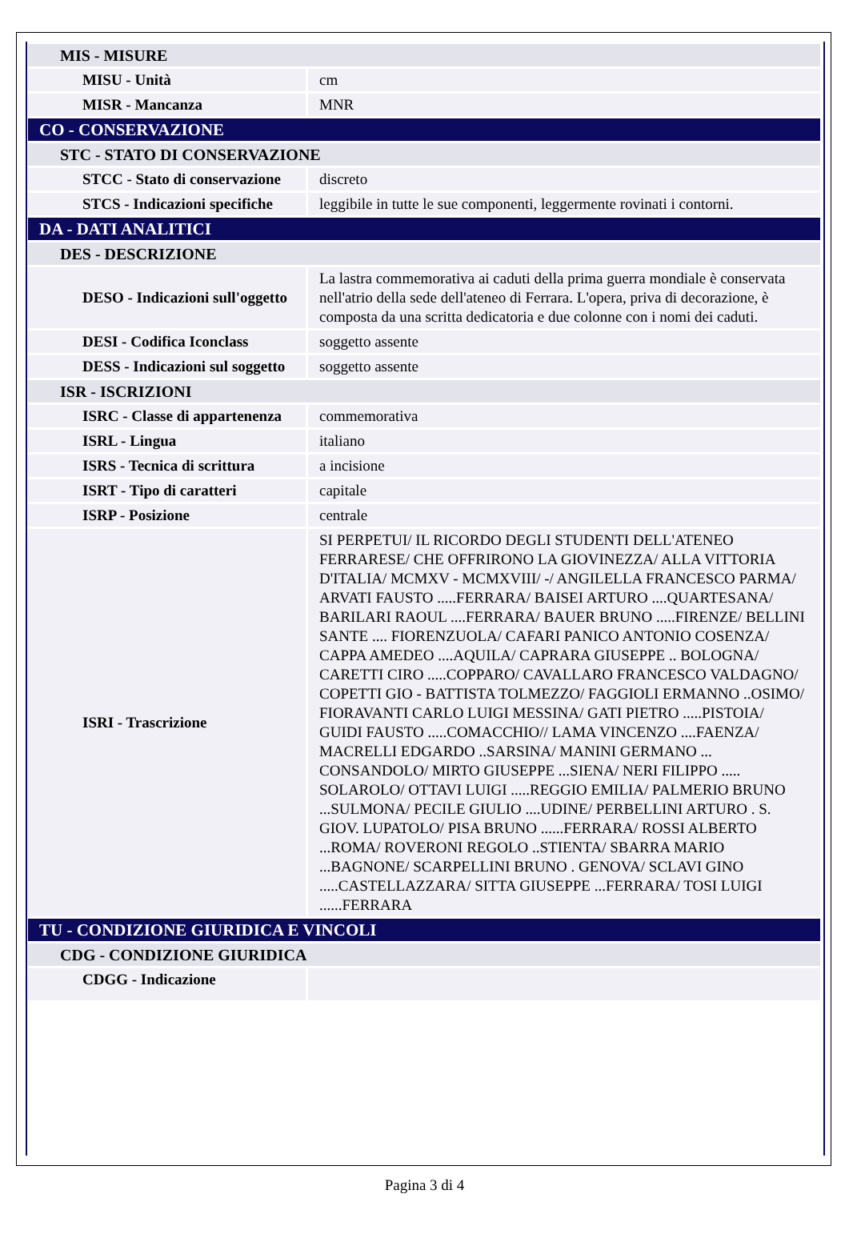| MIS - MISURE | |
| MISU - Unità | cm |
| MISR - Mancanza | MNR |
| CO - CONSERVAZIONE | |
| STC - STATO DI CONSERVAZIONE | |
| STCC - Stato di conservazione | discreto |
| STCS - Indicazioni specifiche | leggibile in tutte le sue componenti, leggermente rovinati i contorni. |
| DA - DATI ANALITICI | |
| DES - DESCRIZIONE | |
| DESO - Indicazioni sull'oggetto | La lastra commemorativa ai caduti della prima guerra mondiale è conservata nell'atrio della sede dell'ateneo di Ferrara. L'opera, priva di decorazione, è composta da una scritta dedicatoria e due colonne con i nomi dei caduti. |
| DESI - Codifica Iconclass | soggetto assente |
| DESS - Indicazioni sul soggetto | soggetto assente |
| ISR - ISCRIZIONI | |
| ISRC - Classe di appartenenza | commemorativa |
| ISRL - Lingua | italiano |
| ISRS - Tecnica di scrittura | a incisione |
| ISRT - Tipo di caratteri | capitale |
| ISRP - Posizione | centrale |
| ISRI - Trascrizione | SI PERPETUI/ IL RICORDO DEGLI STUDENTI DELL'ATENEO FERRARESE/ CHE OFFRIRONO LA GIOVINEZZA/ ALLA VITTORIA D'ITALIA/ MCMXV - MCMXVIII/ -/ ANGILELLA FRANCESCO PARMA/ ARVATI FAUSTO .....FERRARA/ BAISEI ARTURO ....QUARTESANA/ BARILARI RAOUL ....FERRARA/ BAUER BRUNO .....FIRENZE/ BELLINI SANTE .... FIORENZUOLA/ CAFARI PANICO ANTONIO COSENZA/ CAPPA AMEDEO ....AQUILA/ CAPRARA GIUSEPPE .. BOLOGNA/ CARETTI CIRO .....COPPARO/ CAVALLARO FRANCESCO VALDAGNO/ COPETTI GIO - BATTISTA TOLMEZZO/ FAGGIOLI ERMANNO ..OSIMO/ FIORAVANTI CARLO LUIGI MESSINA/ GATI PIETRO .....PISTOIA/ GUIDI FAUSTO .....COMACCHIO// LAMA VINCENZO ....FAENZA/ MACRELLI EDGARDO ..SARSINA/ MANINI GERMANO ... CONSANDOLO/ MIRTO GIUSEPPE ...SIENA/ NERI FILIPPO ..... SOLAROLO/ OTTAVI LUIGI .....REGGIO EMILIA/ PALMERIO BRUNO ...SULMONA/ PECILE GIULIO ....UDINE/ PERBELLINI ARTURO . S. GIOV. LUPATOLO/ PISA BRUNO ......FERRARA/ ROSSI ALBERTO ...ROMA/ ROVERONI REGOLO ..STIENTA/ SBARRA MARIO ...BAGNONE/ SCARPELLINI BRUNO . GENOVA/ SCLAVI GINO .....CASTELLAZZARA/ SITTA GIUSEPPE ...FERRARA/ TOSI LUIGI ......FERRARA |
| TU - CONDIZIONE GIURIDICA E VINCOLI | |
| CDG - CONDIZIONE GIURIDICA | |
| CDGG - Indicazione | |
Pagina 3 di 4